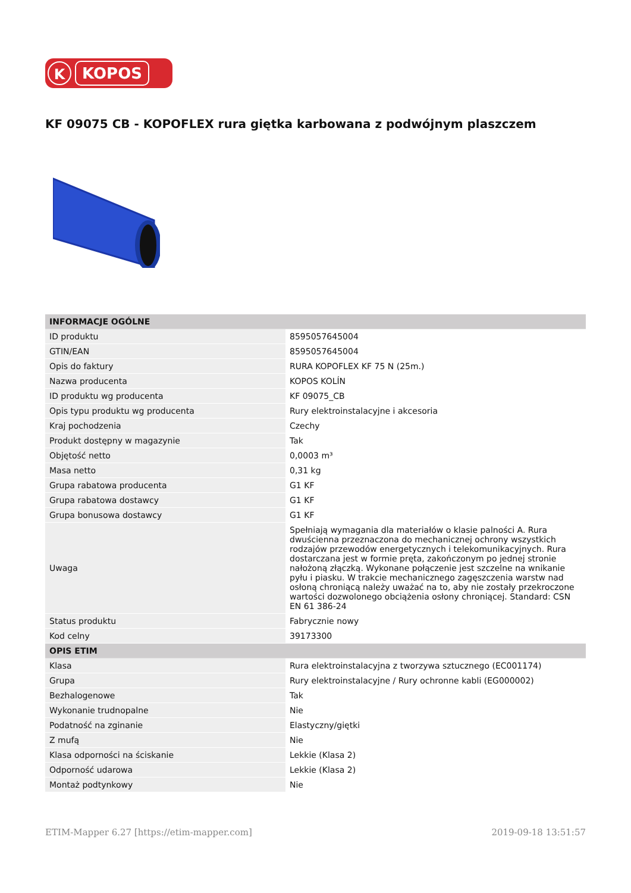K
KOPOS
KF 09075 CB - KOPOFLEX rura giętka karbowana z podwójnym plaszczem
| INFORMACJE OGÓLNE | |
| --- | --- |
| ID produktu | 8595057645004 |
| GTIN/EAN | 8595057645004 |
| Opis do faktury | RURA KOPOFLEX KF 75 N (25m.) |
| Nazwa producenta | KOPOS KOLÍN |
| ID produktu wg producenta | KF 09075_CB |
| Opis typu produktu wg producenta | Rury elektroinstalacyjne i akcesoria |
| Kraj pochodzenia | Czechy |
| Produkt dostępny w magazynie | Tak |
| Objętość netto | 0,0003 m³ |
| Masa netto | 0,31 kg |
| Grupa rabatowa producenta | G1 KF |
| Grupa rabatowa dostawcy | G1 KF |
| Grupa bonusowa dostawcy | G1 KF |
| Uwaga | Spełniają wymagania dla materiałów o klasie palności A. Rura dwuścienna przeznaczona do mechanicznej ochrony wszystkich rodzajów przewodów energetycznych i telekomunikacyjnych. Rura dostarczana jest w formie pręta, zakończonym po jednej stronie nałożoną złączką. Wykonane połączenie jest szczelne na wnikanie pyłu i piasku. W trakcie mechanicznego zagęszczenia warstw nad osłoną chroniącą należy uważać na to, aby nie zostały przekroczone wartości dozwolonego obciążenia osłony chroniącej. Standard: CSN EN 61 386-24 |
| Status produktu | Fabrycznie nowy |
| Kod celny | 39173300 |
| OPIS ETIM | |
| Klasa | Rura elektroinstalacyjna z tworzywa sztucznego (EC001174) |
| Grupa | Rury elektroinstalacyjne / Rury ochronne kabli (EG000002) |
| Bezhalogenowe | Tak |
| Wykonanie trudnopalne | Nie |
| Podatność na zginanie | Elastyczny/giętki |
| Z mufą | Nie |
| Klasa odporności na ściskanie | Lekkie (Klasa 2) |
| Odporność udarowa | Lekkie (Klasa 2) |
| Montaż podtynkowy | Nie |
ETIM-Mapper 6.27 [https://etim-mapper.com] 2019-09-18 13:51:57